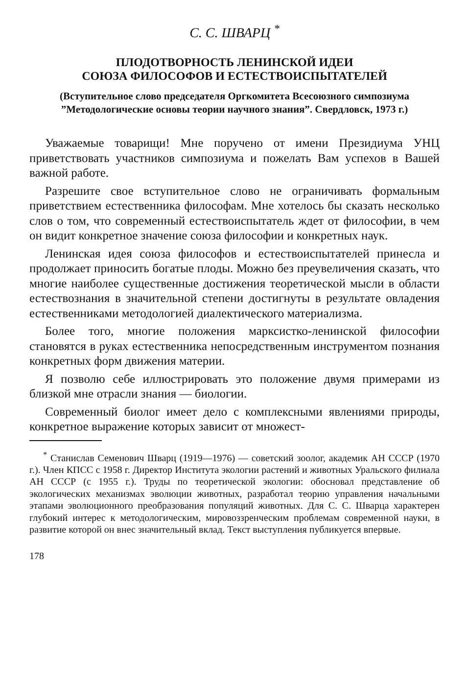С. С. ШВАРЦ <sup>*</sup>
ПЛОДОТВОРНОСТЬ ЛЕНИНСКОЙ ИДЕИ
СОЮЗА ФИЛОСОФОВ И ЕСТЕСТВОИСПЫТАТЕЛЕЙ
(Вступительное слово председателя Оргкомитета Всесоюзного симпозиума ”Методологические основы теории научного знания”. Свердловск, 1973 г.)
Уважаемые товарищи! Мне поручено от имени Президиума УНЦ приветствовать участников симпозиума и пожелать Вам успехов в Вашей важной работе.
Разрешите свое вступительное слово не ограничивать формальным приветствием естественника философам. Мне хотелось бы сказать несколько слов о том, что современный естествоиспытатель ждет от философии, в чем он видит конкретное значение союза философии и конкретных наук.
Ленинская идея союза философов и естествоиспытателей принесла и продолжает приносить богатые плоды. Можно без преувеличения сказать, что многие наиболее существенные достижения теоретической мысли в области естествознания в значительной степени достигнуты в результате овладения естественниками методологией диалектического материализма.
Более того, многие положения марксистко-ленинской философии становятся в руках естественника непосредственным инструментом познания конкретных форм движения материи.
Я позволю себе иллюстрировать это положение двумя примерами из близкой мне отрасли знания — биологии.
Современный биолог имеет дело с комплексными явлениями природы, конкретное выражение которых зависит от множест-
<sup>*</sup> Станислав Семенович Шварц (1919—1976) — советский зоолог, академик АН СССР (1970 г.). Член КПСС с 1958 г. Директор Института экологии растений и животных Уральского филиала АН СССР (с 1955 г.). Труды по теоретической экологии: обосновал представление об экологических механизмах эволюции животных, разработал теорию управления начальными этапами эволюционного преобразования популяций животных. Для С. С. Шварца характерен глубокий интерес к методологическим, мировоззренческим проблемам современной науки, в развитие которой он внес значительный вклад. Текст выступления публикуется впервые.
178